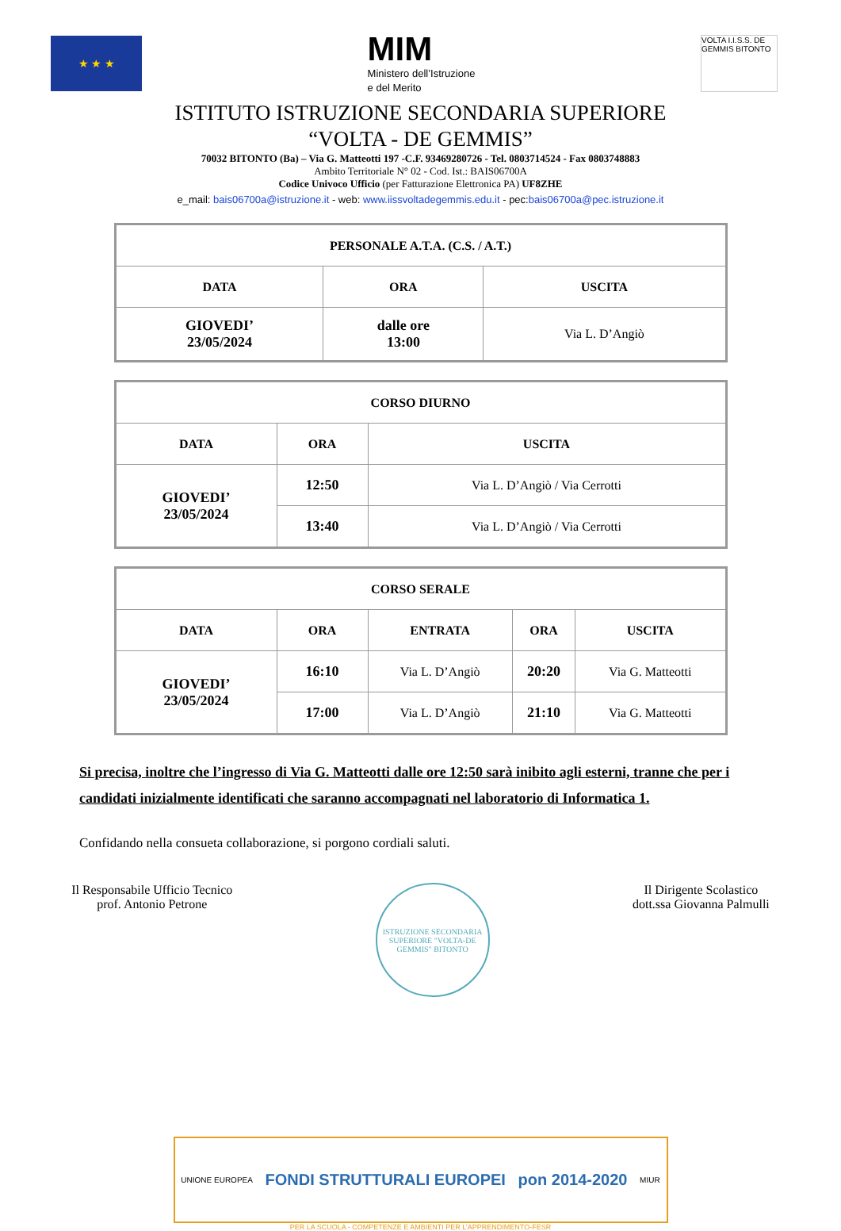★ ★ ★
MIM
Ministero dell’Istruzione
e del Merito
VOLTA I.I.S.S. DE GEMMIS BITONTO
ISTITUTO ISTRUZIONE SECONDARIA SUPERIORE
“VOLTA - DE GEMMIS”
70032 BITONTO (Ba) – Via G. Matteotti 197 -C.F. 93469280726 - Tel. 0803714524 - Fax 0803748883
Ambito Territoriale N° 02 - Cod. Ist.: BAIS06700A
Codice Univoco Ufficio (per Fatturazione Elettronica PA) UF8ZHE
e_mail: bais06700a@istruzione.it - web: www.iissvoltadegemmis.edu.it - pec:bais06700a@pec.istruzione.it
| PERSONALE A.T.A. (C.S. / A.T.) | | |
| --- | --- | --- |
| DATA | ORA | USCITA |
| GIOVEDI’ 23/05/2024 | dalle ore 13:00 | Via L. D’Angiò |
| CORSO DIURNO | | |
| --- | --- | --- |
| DATA | ORA | USCITA |
| GIOVEDI’ 23/05/2024 | 12:50 | Via L. D’Angiò / Via Cerrotti |
| | 13:40 | Via L. D’Angiò / Via Cerrotti |
| CORSO SERALE | | | | |
| --- | --- | --- | --- | --- |
| DATA | ORA | ENTRATA | ORA | USCITA |
| GIOVEDI’ 23/05/2024 | 16:10 | Via L. D’Angiò | 20:20 | Via G. Matteotti |
| | 17:00 | Via L. D’Angiò | 21:10 | Via G. Matteotti |
Si precisa, inoltre che l’ingresso di Via G. Matteotti dalle ore 12:50 sarà inibito agli esterni, tranne che per i candidati inizialmente identificati che saranno accompagnati nel laboratorio di Informatica 1.
Confidando nella consueta collaborazione, si porgono cordiali saluti.
Il Responsabile Ufficio Tecnico
prof. Antonio Petrone
ISTRUZIONE SECONDARIA SUPERIORE "VOLTA-DE GEMMIS" BITONTO
Il Dirigente Scolastico
dott.ssa Giovanna Palmulli
UNIONE EUROPEA
FONDI STRUTTURALI EUROPEI pon 2014-2020
MIUR
PER LA SCUOLA - COMPETENZE E AMBIENTI PER L’APPRENDIMENTO-FESR